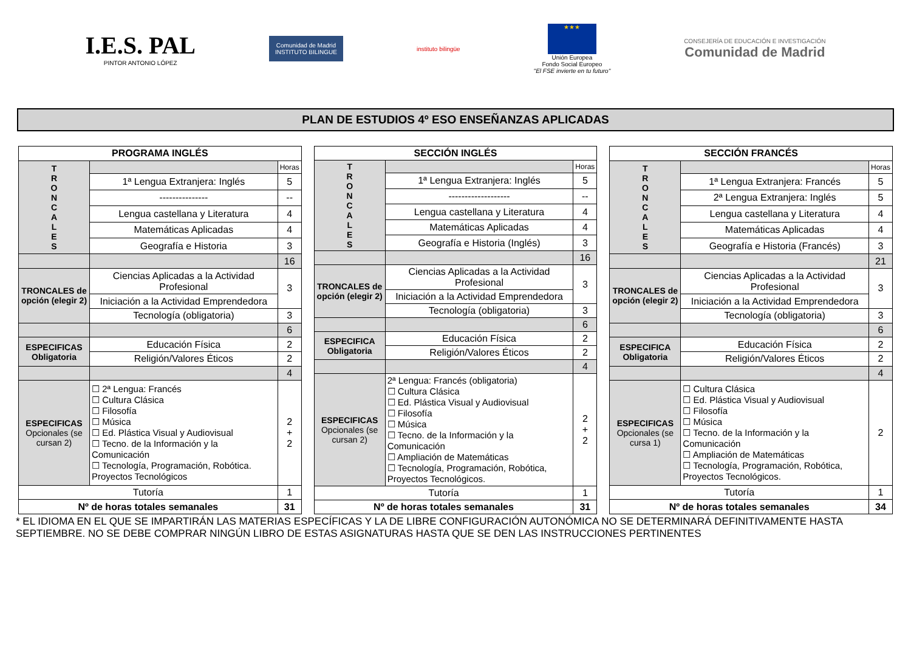I.E.S. PAL
PINTOR ANTONIO LÓPEZ
Comunidad de Madrid
INSTITUTO BILINGUE
instituto bilingüe
★★★
Unión Europea
Fondo Social Europeo
"El FSE invierte en tu futuro"
CONSEJERÍA DE EDUCACIÓN E INVESTIGACIÓN
Comunidad de Madrid
PLAN DE ESTUDIOS 4º ESO ENSEÑANZAS APLICADAS
| PROGRAMA INGLÉS | | |
| --- | --- | --- |
| T R O N C A L E S | | Horas |
| | 1ª Lengua Extranjera: Inglés | 5 |
| | --------------- | -- |
| | Lengua castellana y Literatura | 4 |
| | Matemáticas Aplicadas | 4 |
| | Geografía e Historia | 3 |
| | | 16 |
| TRONCALES de opción (elegir 2) | Ciencias Aplicadas a la Actividad Profesional | 3 |
| | Iniciación a la Actividad Emprendedora | |
| | Tecnología (obligatoria) | 3 |
| | | 6 |
| ESPECIFICAS Obligatoria | Educación Física | 2 |
| | Religión/Valores Éticos | 2 |
| | | 4 |
| ESPECIFICAS Opcionales (se cursan 2) | ☐ 2ª Lengua: Francés ☐ Cultura Clásica ☐ Filosofía ☐ Música ☐ Ed. Plástica Visual y Audiovisual ☐ Tecno. de la Información y la Comunicación ☐ Tecnología, Programación, Robótica. Proyectos Tecnológicos | 2 + 2 |
| Tutoría | | 1 |
| Nº de horas totales semanales | | 31 |
| SECCIÓN INGLÉS | | |
| --- | --- | --- |
| T R O N C A L E S | | Horas |
| | 1ª Lengua Extranjera: Inglés | 5 |
| | ------------------- | -- |
| | Lengua castellana y Literatura | 4 |
| | Matemáticas Aplicadas | 4 |
| | Geografía e Historia (Inglés) | 3 |
| | | 16 |
| TRONCALES de opción (elegir 2) | Ciencias Aplicadas a la Actividad Profesional | 3 |
| | Iniciación a la Actividad Emprendedora | |
| | Tecnología (obligatoria) | 3 |
| | | 6 |
| ESPECIFICA Obligatoria | Educación Física | 2 |
| | Religión/Valores Éticos | 2 |
| | | 4 |
| ESPECIFICAS Opcionales (se cursan 2) | 2ª Lengua: Francés (obligatoria) ☐ Cultura Clásica ☐ Ed. Plástica Visual y Audiovisual ☐ Filosofía ☐ Música ☐ Tecno. de la Información y la Comunicación ☐ Ampliación de Matemáticas ☐ Tecnología, Programación, Robótica, Proyectos Tecnológicos. | 2 + 2 |
| Tutoría | | 1 |
| Nº de horas totales semanales | | 31 |
| SECCIÓN FRANCÉS | | |
| --- | --- | --- |
| T R O N C A L E S | | Horas |
| | 1ª Lengua Extranjera: Francés | 5 |
| | 2ª Lengua Extranjera: Inglés | 5 |
| | Lengua castellana y Literatura | 4 |
| | Matemáticas Aplicadas | 4 |
| | Geografía e Historia (Francés) | 3 |
| | | 21 |
| TRONCALES de opción (elegir 2) | Ciencias Aplicadas a la Actividad Profesional | 3 |
| | Iniciación a la Actividad Emprendedora | |
| | Tecnología (obligatoria) | 3 |
| | | 6 |
| ESPECIFICA Obligatoria | Educación Física | 2 |
| | Religión/Valores Éticos | 2 |
| | | 4 |
| ESPECIFICAS Opcionales (se cursa 1) | ☐ Cultura Clásica ☐ Ed. Plástica Visual y Audiovisual ☐ Filosofía ☐ Música ☐ Tecno. de la Información y la Comunicación ☐ Ampliación de Matemáticas ☐ Tecnología, Programación, Robótica, Proyectos Tecnológicos. | 2 |
| Tutoría | | 1 |
| Nº de horas totales semanales | | 34 |
* EL IDIOMA EN EL QUE SE IMPARTIRÁN LAS MATERIAS ESPECÍFICAS Y LA DE LIBRE CONFIGURACIÓN AUTONÓMICA NO SE DETERMINARÁ DEFINITIVAMENTE HASTA SEPTIEMBRE. NO SE DEBE COMPRAR NINGÚN LIBRO DE ESTAS ASIGNATURAS HASTA QUE SE DEN LAS INSTRUCCIONES PERTINENTES